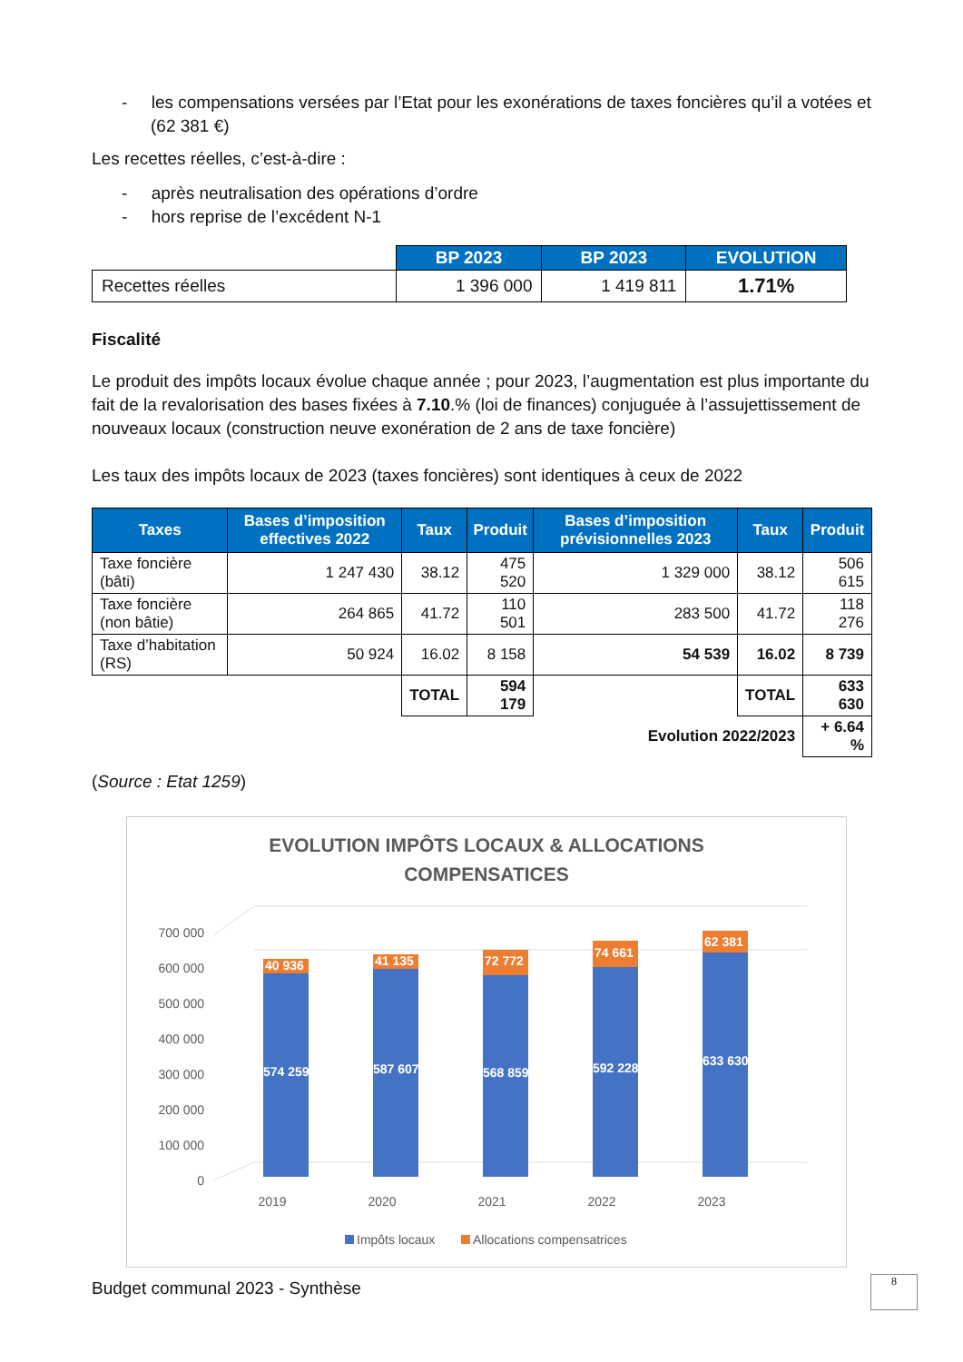- les compensations versées par l’Etat pour les exonérations de taxes foncières qu’il a votées et (62 381 €)
Les recettes réelles, c’est-à-dire :
- après neutralisation des opérations d’ordre
- hors reprise de l’excédent N-1
| | BP 2023 | BP 2023 | EVOLUTION |
| --- | --- | --- | --- |
| Recettes réelles | 1 396 000 | 1 419 811 | 1.71% |
Fiscalité
Le produit des impôts locaux évolue chaque année ; pour 2023, l’augmentation est plus importante du fait de la revalorisation des bases fixées à 7.10.% (loi de finances) conjuguée à l’assujettissement de nouveaux locaux (construction neuve exonération de 2 ans de taxe foncière)
Les taux des impôts locaux de 2023 (taxes foncières) sont identiques à ceux de 2022
| Taxes | Bases d’imposition effectives 2022 | Taux | Produit | Bases d’imposition prévisionnelles 2023 | Taux | Produit |
| --- | --- | --- | --- | --- | --- | --- |
| Taxe foncière (bâti) | 1 247 430 | 38.12 | 475 520 | 1 329 000 | 38.12 | 506 615 |
| Taxe foncière (non bâtie) | 264 865 | 41.72 | 110 501 | 283 500 | 41.72 | 118 276 |
| Taxe d’habitation (RS) | 50 924 | 16.02 | 8 158 | 54 539 | 16.02 | 8 739 |
| | | TOTAL | 594 179 | | TOTAL | 633 630 |
| Evolution 2022/2023 | | | | | | + 6.64 % |
(Source : Etat 1259)
EVOLUTION IMPÔTS LOCAUX & ALLOCATIONS
COMPENSATICES
0
100 000
200 000
300 000
400 000
500 000
600 000
700 000
574 259
40 936
587 607
41 135
568 859
72 772
592 228
74 661
633 630
62 381
2019
2020
2021
2022
2023
Impôts locaux
Allocations compensatrices
Budget communal 2023 - Synthèse
8